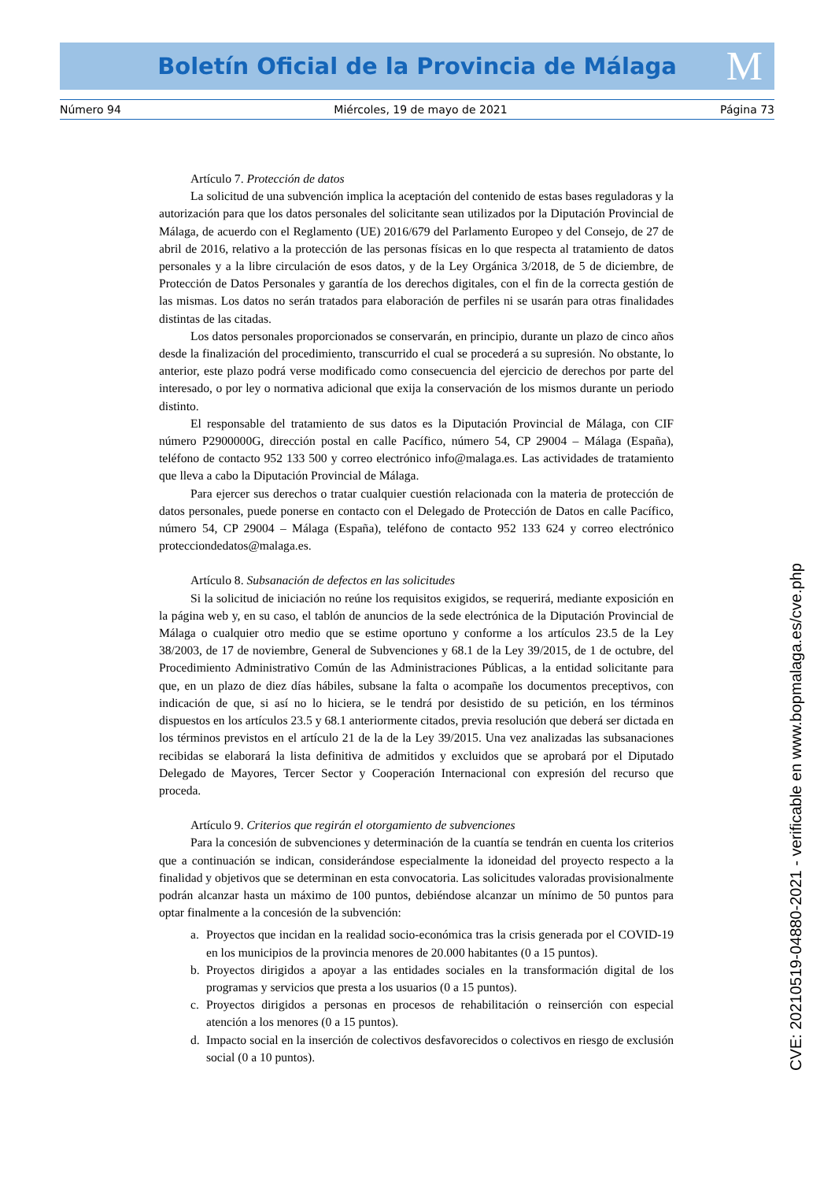Boletín Oficial de la Provincia de Málaga M
Número 94 Miércoles, 19 de mayo de 2021 Página 73
Artículo 7. Protección de datos
La solicitud de una subvención implica la aceptación del contenido de estas bases reguladoras y la autorización para que los datos personales del solicitante sean utilizados por la Diputación Provincial de Málaga, de acuerdo con el Reglamento (UE) 2016/679 del Parlamento Europeo y del Consejo, de 27 de abril de 2016, relativo a la protección de las personas físicas en lo que respecta al tratamiento de datos personales y a la libre circulación de esos datos, y de la Ley Orgánica 3/2018, de 5 de diciembre, de Protección de Datos Personales y garantía de los derechos digitales, con el fin de la correcta gestión de las mismas. Los datos no serán tratados para elaboración de perfiles ni se usarán para otras finalidades distintas de las citadas.
Los datos personales proporcionados se conservarán, en principio, durante un plazo de cinco años desde la finalización del procedimiento, transcurrido el cual se procederá a su supresión. No obstante, lo anterior, este plazo podrá verse modificado como consecuencia del ejercicio de derechos por parte del interesado, o por ley o normativa adicional que exija la conservación de los mismos durante un periodo distinto.
El responsable del tratamiento de sus datos es la Diputación Provincial de Málaga, con CIF número P2900000G, dirección postal en calle Pacífico, número 54, CP 29004 – Málaga (España), teléfono de contacto 952 133 500 y correo electrónico info@malaga.es. Las actividades de tratamiento que lleva a cabo la Diputación Provincial de Málaga.
Para ejercer sus derechos o tratar cualquier cuestión relacionada con la materia de protección de datos personales, puede ponerse en contacto con el Delegado de Protección de Datos en calle Pacífico, número 54, CP 29004 – Málaga (España), teléfono de contacto 952 133 624 y correo electrónico protecciondedatos@malaga.es.
Artículo 8. Subsanación de defectos en las solicitudes
Si la solicitud de iniciación no reúne los requisitos exigidos, se requerirá, mediante exposición en la página web y, en su caso, el tablón de anuncios de la sede electrónica de la Diputación Provincial de Málaga o cualquier otro medio que se estime oportuno y conforme a los artículos 23.5 de la Ley 38/2003, de 17 de noviembre, General de Subvenciones y 68.1 de la Ley 39/2015, de 1 de octubre, del Procedimiento Administrativo Común de las Administraciones Públicas, a la entidad solicitante para que, en un plazo de diez días hábiles, subsane la falta o acompañe los documentos preceptivos, con indicación de que, si así no lo hiciera, se le tendrá por desistido de su petición, en los términos dispuestos en los artículos 23.5 y 68.1 anteriormente citados, previa resolución que deberá ser dictada en los términos previstos en el artículo 21 de la de la Ley 39/2015. Una vez analizadas las subsanaciones recibidas se elaborará la lista definitiva de admitidos y excluidos que se aprobará por el Diputado Delegado de Mayores, Tercer Sector y Cooperación Internacional con expresión del recurso que proceda.
Artículo 9. Criterios que regirán el otorgamiento de subvenciones
Para la concesión de subvenciones y determinación de la cuantía se tendrán en cuenta los criterios que a continuación se indican, considerándose especialmente la idoneidad del proyecto respecto a la finalidad y objetivos que se determinan en esta convocatoria. Las solicitudes valoradas provisionalmente podrán alcanzar hasta un máximo de 100 puntos, debiéndose alcanzar un mínimo de 50 puntos para optar finalmente a la concesión de la subvención:
a. Proyectos que incidan en la realidad socio-económica tras la crisis generada por el COVID-19 en los municipios de la provincia menores de 20.000 habitantes (0 a 15 puntos).
b. Proyectos dirigidos a apoyar a las entidades sociales en la transformación digital de los programas y servicios que presta a los usuarios (0 a 15 puntos).
c. Proyectos dirigidos a personas en procesos de rehabilitación o reinserción con especial atención a los menores (0 a 15 puntos).
d. Impacto social en la inserción de colectivos desfavorecidos o colectivos en riesgo de exclusión social (0 a 10 puntos).
CVE: 20210519-04880-2021 - verificable en www.bopmalaga.es/cve.php